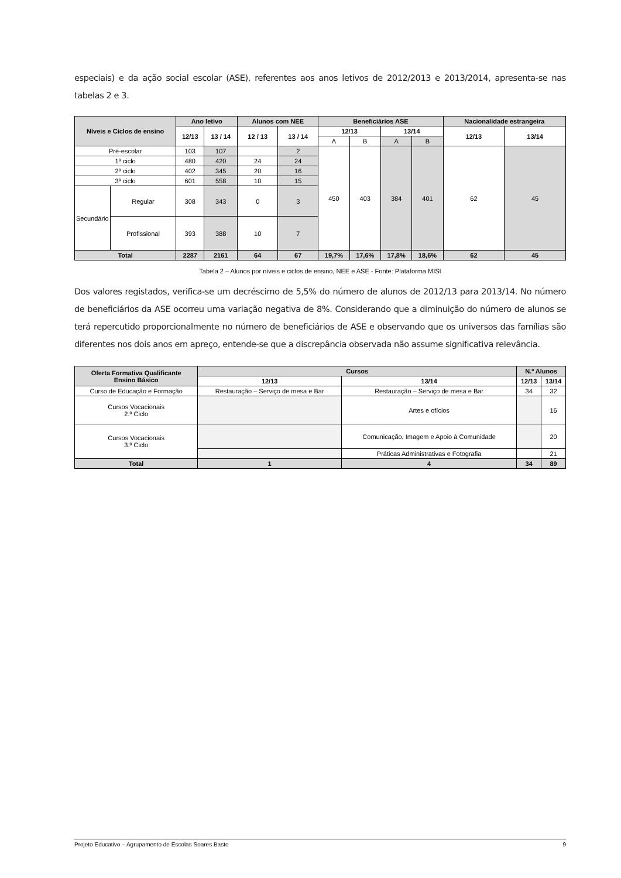especiais) e da ação social escolar (ASE), referentes aos anos letivos de 2012/2013 e 2013/2014, apresenta-se nas tabelas 2 e 3.
| Níveis e Ciclos de ensino | | Ano letivo | | Alunos com NEE | | Beneficiários ASE | | | | Nacionalidade estrangeira | |
| --- | --- | --- | --- | --- | --- | --- | --- | --- | --- | --- | --- |
| | | 12/13 | 13 / 14 | 12 / 13 | 13 / 14 | 12/13 | | 13/14 | | 12/13 | 13/14 |
| | | | | | | A | B | A | B | | |
| Pré-escolar | | 103 | 107 | | 2 | 450 | 403 | 384 | 401 | 62 | 45 |
| 1º ciclo | | 480 | 420 | 24 | 24 | | | | | | |
| 2º ciclo | | 402 | 345 | 20 | 16 | | | | | | |
| 3º ciclo | | 601 | 558 | 10 | 15 | | | | | | |
| Secundário | Regular | 308 | 343 | 0 | 3 | | | | | | |
| | Profissional | 393 | 388 | 10 | 7 | | | | | | |
| Total | | 2287 | 2161 | 64 | 67 | 19,7% | 17,6% | 17,8% | 18,6% | 62 | 45 |
Tabela 2 – Alunos por níveis e ciclos de ensino, NEE e ASE - Fonte: Plataforma MISI
Dos valores registados, verifica-se um decréscimo de 5,5% do número de alunos de 2012/13 para 2013/14. No número de beneficiários da ASE ocorreu uma variação negativa de 8%. Considerando que a diminuição do número de alunos se terá repercutido proporcionalmente no número de beneficiários de ASE e observando que os universos das famílias são diferentes nos dois anos em apreço, entende-se que a discrepância observada não assume significativa relevância.
| Oferta Formativa Qualificante Ensino Básico | Cursos | | N.º Alunos | |
| --- | --- | --- | --- | --- |
| | 12/13 | 13/14 | 12/13 | 13/14 |
| Curso de Educação e Formação | Restauração – Serviço de mesa e Bar | Restauração – Serviço de mesa e Bar | 34 | 32 |
| Cursos Vocacionais 2.º Ciclo | | Artes e ofícios | | 16 |
| Cursos Vocacionais 3.º Ciclo | | Comunicação, Imagem e Apoio à Comunidade | | 20 |
| | | Práticas Administrativas e Fotografia | | 21 |
| Total | 1 | 4 | 34 | 89 |
Projeto Educativo – Agrupamento de Escolas Soares Basto 9